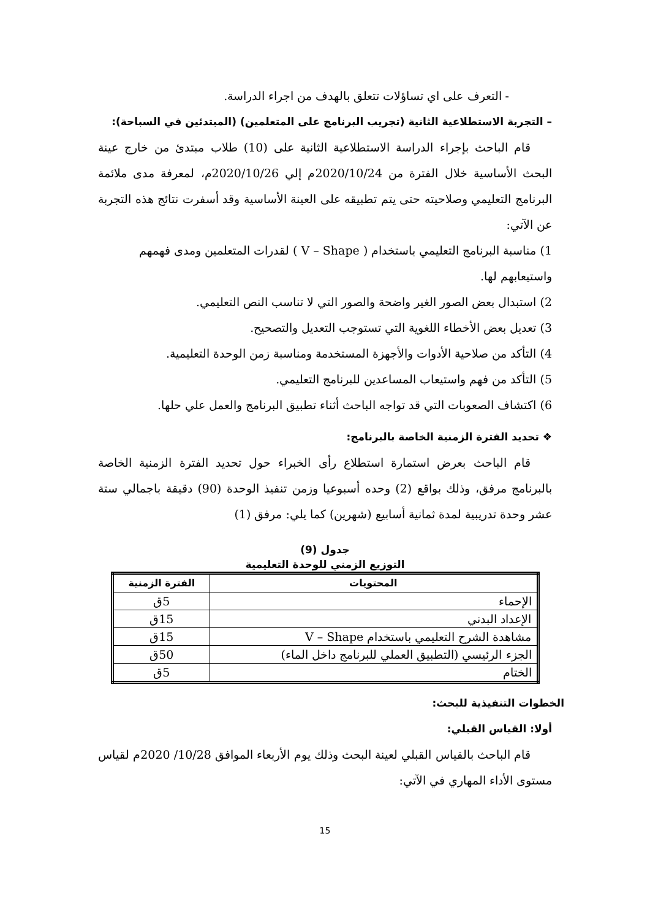- التعرف على اي تساؤلات تتعلق بالهدف من اجراء الدراسة.
– التجربة الاستطلاعية الثانية (تجريب البرنامج على المتعلمين) (المبتدئين في السباحة):
قام الباحث بإجراء الدراسة الاستطلاعية الثانية على (10) طلاب مبتدئ من خارج عينة البحث الأساسية خلال الفترة من 2020/10/24م إلي 2020/10/26م، لمعرفة مدى ملائمة البرنامج التعليمي وصلاحيته حتى يتم تطبيقه على العينة الأساسية وقد أسفرت نتائج هذه التجربة عن الآتي:
1) مناسبة البرنامج التعليمي باستخدام ( V – Shape ) لقدرات المتعلمين ومدى فهمهم واستيعابهم لها.
2) استبدال بعض الصور الغير واضحة والصور التي لا تناسب النص التعليمي.
3) تعديل بعض الأخطاء اللغوية التي تستوجب التعديل والتصحيح.
4) التأكد من صلاحية الأدوات والأجهزة المستخدمة ومناسبة زمن الوحدة التعليمية.
5) التأكد من فهم واستيعاب المساعدين للبرنامج التعليمي.
6) اكتشاف الصعوبات التي قد تواجه الباحث أثناء تطبيق البرنامج والعمل علي حلها.
❖ تحديد الفترة الزمنية الخاصة بالبرنامج:
قام الباحث بعرض استمارة استطلاع رأى الخبراء حول تحديد الفترة الزمنية الخاصة بالبرنامج مرفق، وذلك بواقع (2) وحده أسبوعيا وزمن تنفيذ الوحدة (90) دقيقة باجمالي ستة عشر وحدة تدريبية لمدة ثمانية أسابيع (شهرين) كما يلي: مرفق (1)
جدول (9)
التوزيع الزمني للوحدة التعليمية
| المحتويات | الفترة الزمنية |
| --- | --- |
| الإحماء | 5ق |
| الإعداد البدني | 15ق |
| مشاهدة الشرح التعليمي باستخدام V – Shape | 15ق |
| الجزء الرئيسي (التطبيق العملي للبرنامج داخل الماء) | 50ق |
| الختام | 5ق |
الخطوات التنفيذية للبحث:
أولا: القياس القبلي:
قام الباحث بالقياس القبلي لعينة البحث وذلك يوم الأربعاء الموافق 10/28/ 2020م لقياس مستوى الأداء المهاري في الآتي:
15